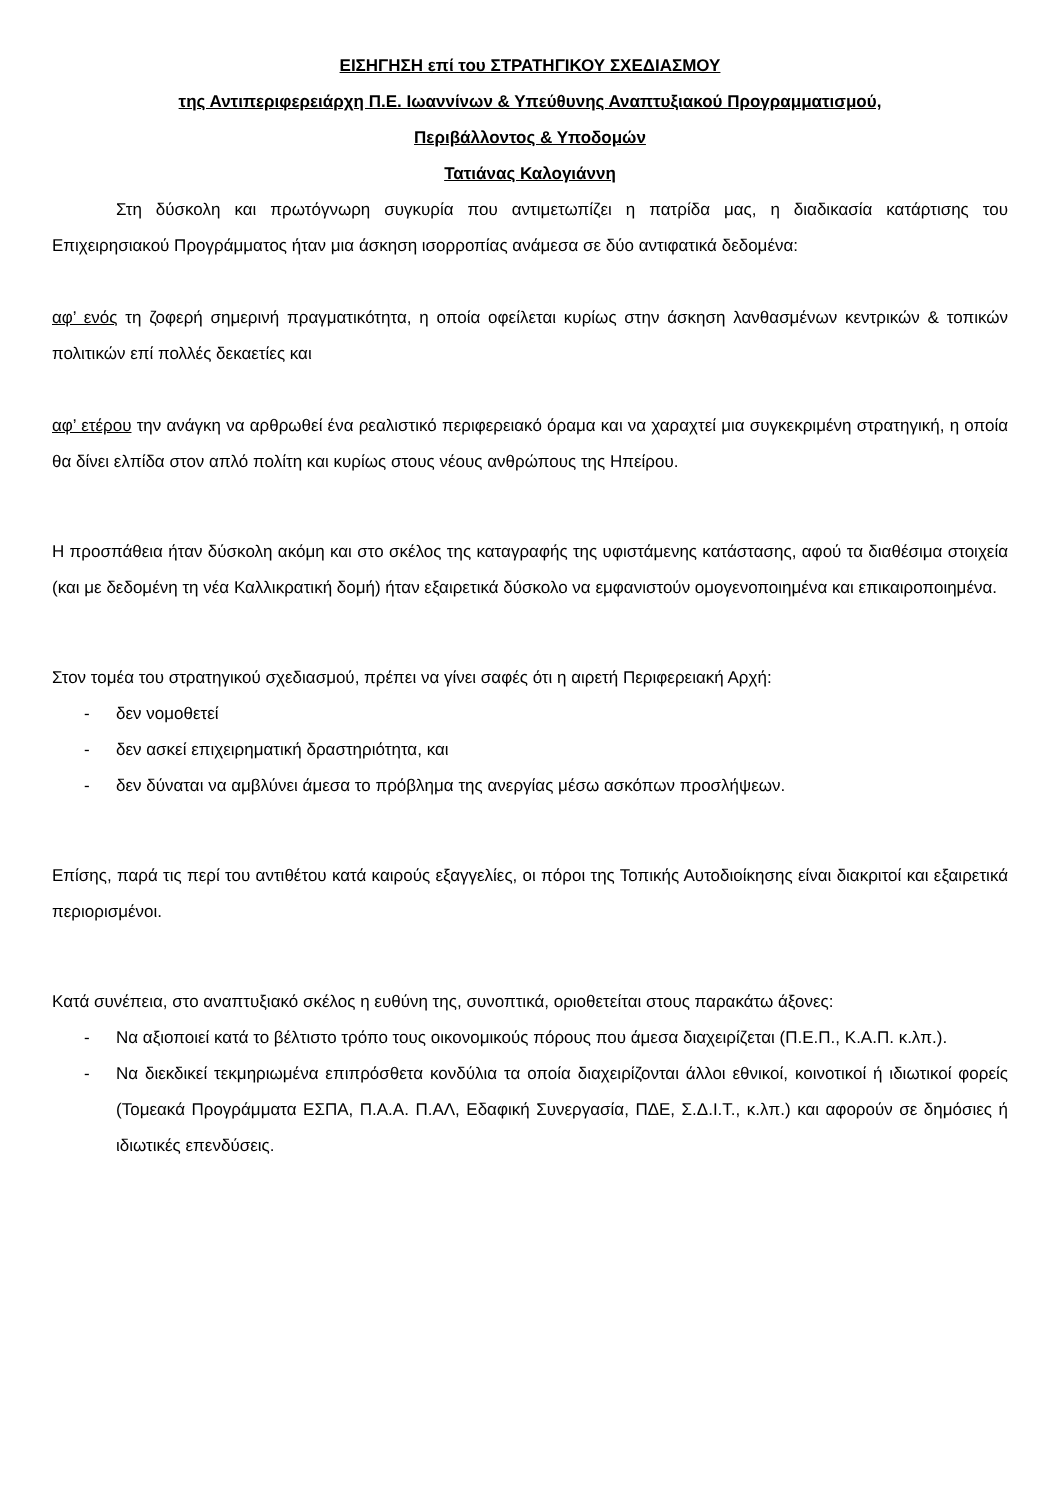ΕΙΣΗΓΗΣΗ επί του ΣΤΡΑΤΗΓΙΚΟΥ ΣΧΕΔΙΑΣΜΟΥ
της Αντιπεριφερειάρχη Π.Ε. Ιωαννίνων & Υπεύθυνης Αναπτυξιακού Προγραμματισμού,
Περιβάλλοντος & Υποδομών
Τατιάνας Καλογιάννη
Στη δύσκολη και πρωτόγνωρη συγκυρία που αντιμετωπίζει η πατρίδα μας, η διαδικασία κατάρτισης του Επιχειρησιακού Προγράμματος ήταν μια άσκηση ισορροπίας ανάμεσα σε δύο αντιφατικά δεδομένα:
αφ’ ενός τη ζοφερή σημερινή πραγματικότητα, η οποία οφείλεται κυρίως στην άσκηση λανθασμένων κεντρικών & τοπικών πολιτικών επί πολλές δεκαετίες και
αφ’ ετέρου την ανάγκη να αρθρωθεί ένα ρεαλιστικό περιφερειακό όραμα και να χαραχτεί μια συγκεκριμένη στρατηγική, η οποία θα δίνει ελπίδα στον απλό πολίτη και κυρίως στους νέους ανθρώπους της Ηπείρου.
Η προσπάθεια ήταν δύσκολη ακόμη και στο σκέλος της καταγραφής της υφιστάμενης κατάστασης, αφού τα διαθέσιμα στοιχεία (και με δεδομένη τη νέα Καλλικρατική δομή) ήταν εξαιρετικά δύσκολο να εμφανιστούν ομογενοποιημένα και επικαιροποιημένα.
Στον τομέα του στρατηγικού σχεδιασμού, πρέπει να γίνει σαφές ότι η αιρετή Περιφερειακή Αρχή:
- δεν νομοθετεί
- δεν ασκεί επιχειρηματική δραστηριότητα, και
- δεν δύναται να αμβλύνει άμεσα το πρόβλημα της ανεργίας μέσω ασκόπων προσλήψεων.
Επίσης, παρά τις περί του αντιθέτου κατά καιρούς εξαγγελίες, οι πόροι της Τοπικής Αυτοδιοίκησης είναι διακριτοί και εξαιρετικά περιορισμένοι.
Κατά συνέπεια, στο αναπτυξιακό σκέλος η ευθύνη της, συνοπτικά, οριοθετείται στους παρακάτω άξονες:
- Να αξιοποιεί κατά το βέλτιστο τρόπο τους οικονομικούς πόρους που άμεσα διαχειρίζεται (Π.Ε.Π., Κ.Α.Π. κ.λπ.).
- Να διεκδικεί τεκμηριωμένα επιπρόσθετα κονδύλια τα οποία διαχειρίζονται άλλοι εθνικοί, κοινοτικοί ή ιδιωτικοί φορείς (Τομεακά Προγράμματα ΕΣΠΑ, Π.Α.Α. Π.ΑΛ, Εδαφική Συνεργασία, ΠΔΕ, Σ.Δ.Ι.Τ., κ.λπ.) και αφορούν σε δημόσιες ή ιδιωτικές επενδύσεις.